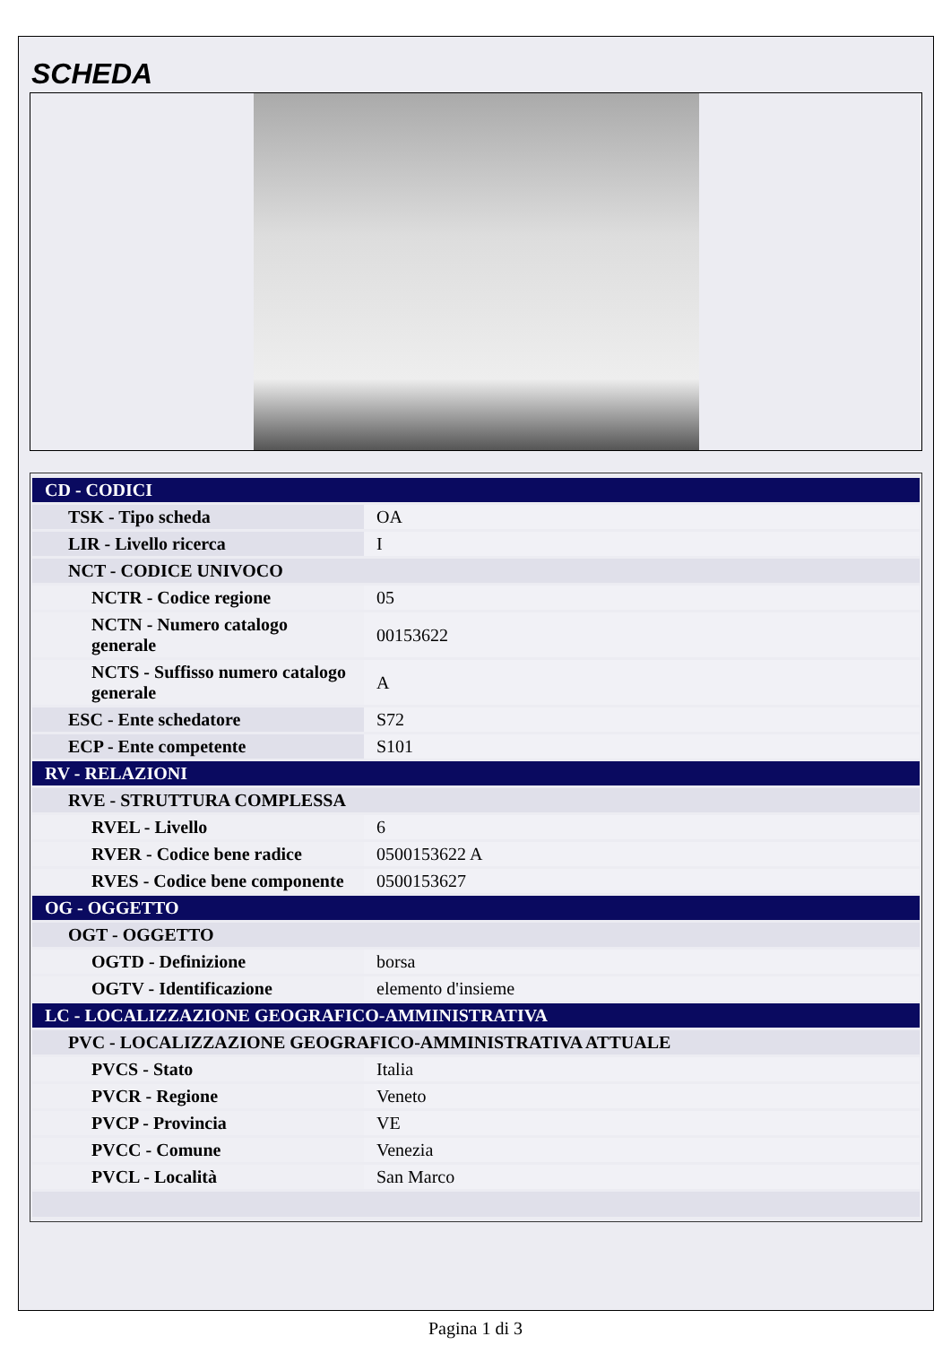SCHEDA
| CD - CODICI | |
| TSK - Tipo scheda | OA |
| LIR - Livello ricerca | I |
| NCT - CODICE UNIVOCO | |
| NCTR - Codice regione | 05 |
| NCTN - Numero catalogo generale | 00153622 |
| NCTS - Suffisso numero catalogo generale | A |
| ESC - Ente schedatore | S72 |
| ECP - Ente competente | S101 |
| RV - RELAZIONI | |
| RVE - STRUTTURA COMPLESSA | |
| RVEL - Livello | 6 |
| RVER - Codice bene radice | 0500153622 A |
| RVES - Codice bene componente | 0500153627 |
| OG - OGGETTO | |
| OGT - OGGETTO | |
| OGTD - Definizione | borsa |
| OGTV - Identificazione | elemento d'insieme |
| LC - LOCALIZZAZIONE GEOGRAFICO-AMMINISTRATIVA | |
| PVC - LOCALIZZAZIONE GEOGRAFICO-AMMINISTRATIVA ATTUALE | |
| PVCS - Stato | Italia |
| PVCR - Regione | Veneto |
| PVCP - Provincia | VE |
| PVCC - Comune | Venezia |
| PVCL - Località | San Marco |
Pagina 1 di 3